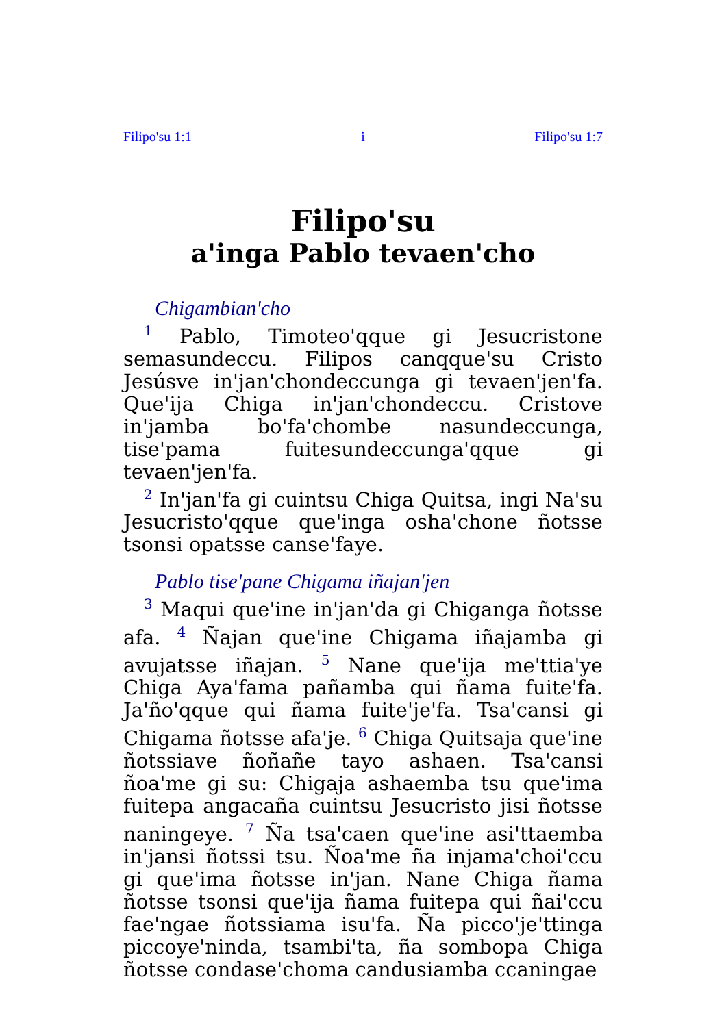Filipo'su 1:1 i Filipo'su 1:7
Filipo'su
a'inga Pablo tevaen'cho
Chigambian'cho
<sup>1</sup> Pablo, Timoteo'qque gi Jesucristone semasundeccu. Filipos canqque'su Cristo Jesúsve in'jan'chondeccunga gi tevaen'jen'fa. Que'ija Chiga in'jan'chondeccu. Cristove in'jamba bo'fa'chombe nasundeccunga, tise'pama fuitesundeccunga'qque gi tevaen'jen'fa.
<sup>2</sup> In'jan'fa gi cuintsu Chiga Quitsa, ingi Na'su Jesucristo'qque que'inga osha'chone ñotsse tsonsi opatsse canse'faye.
Pablo tise'pane Chigama iñajan'jen
<sup>3</sup> Maqui que'ine in'jan'da gi Chiganga ñotsse afa. <sup>4</sup> Ñajan que'ine Chigama iñajamba gi avujatsse iñajan. <sup>5</sup> Nane que'ija me'ttia'ye Chiga Aya'fama pañamba qui ñama fuite'fa. Ja'ño'qque qui ñama fuite'je'fa. Tsa'cansi gi Chigama ñotsse afa'je. <sup>6</sup> Chiga Quitsaja que'ine ñotssiave ñoñañe tayo ashaen. Tsa'cansi ñoa'me gi su: Chigaja ashaemba tsu que'ima fuitepa angacaña cuintsu Jesucristo jisi ñotsse naningeye. <sup>7</sup> Ña tsa'caen que'ine asi'ttaemba in'jansi ñotssi tsu. Ñoa'me ña injama'choi'ccu gi que'ima ñotsse in'jan. Nane Chiga ñama ñotsse tsonsi que'ija ñama fuitepa qui ñai'ccu fae'ngae ñotssiama isu'fa. Ña picco'je'ttinga piccoye'ninda, tsambi'ta, ña sombopa Chiga ñotsse condase'choma candusiamba ccaningae